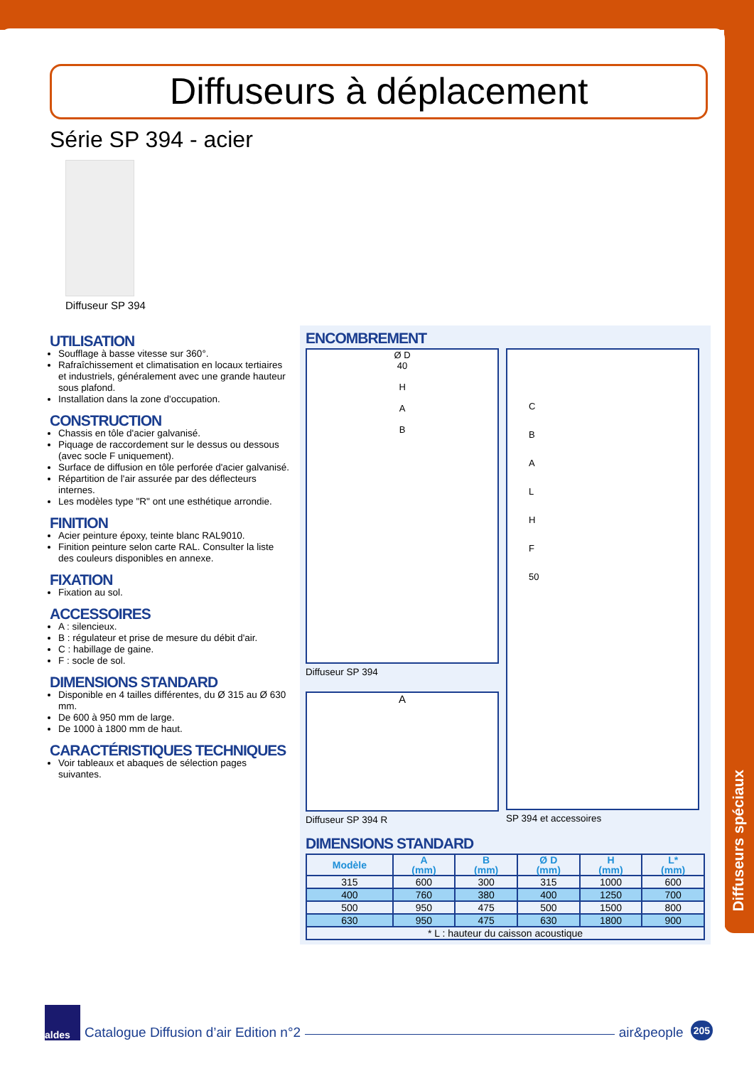Diffuseurs spéciaux
Diffuseurs à déplacement
Série SP 394 - acier
Diffuseur SP 394
UTILISATION
Soufflage à basse vitesse sur 360°.
Rafraîchissement et climatisation en locaux tertiaires et industriels, généralement avec une grande hauteur sous plafond.
Installation dans la zone d'occupation.
CONSTRUCTION
Chassis en tôle d'acier galvanisé.
Piquage de raccordement sur le dessus ou dessous (avec socle F uniquement).
Surface de diffusion en tôle perforée d'acier galvanisé.
Répartition de l'air assurée par des déflecteurs internes.
Les modèles type "R" ont une esthétique arrondie.
FINITION
Acier peinture époxy, teinte blanc RAL9010.
Finition peinture selon carte RAL. Consulter la liste des couleurs disponibles en annexe.
FIXATION
Fixation au sol.
ACCESSOIRES
A : silencieux.
B : régulateur et prise de mesure du débit d'air.
C : habillage de gaine.
F : socle de sol.
DIMENSIONS STANDARD
Disponible en 4 tailles différentes, du Ø 315 au Ø 630 mm.
De 600 à 950 mm de large.
De 1000 à 1800 mm de haut.
CARACTÉRISTIQUES TECHNIQUES
Voir tableaux et abaques de sélection pages suivantes.
ENCOMBREMENT
Ø D
40
H
A
B
Diffuseur SP 394
A
Diffuseur SP 394 R
C
B
A
L
H
F
50
SP 394 et accessoires
DIMENSIONS STANDARD
| Modèle | A (mm) | B (mm) | Ø D (mm) | H (mm) | L* (mm) |
| --- | --- | --- | --- | --- | --- |
| 315 | 600 | 300 | 315 | 1000 | 600 |
| 400 | 760 | 380 | 400 | 1250 | 700 |
| 500 | 950 | 475 | 500 | 1500 | 800 |
| 630 | 950 | 475 | 630 | 1800 | 900 |
| * L : hauteur du caisson acoustique | | | | | |
aldes
Catalogue Diffusion d’air Edition n°2 air&people 205